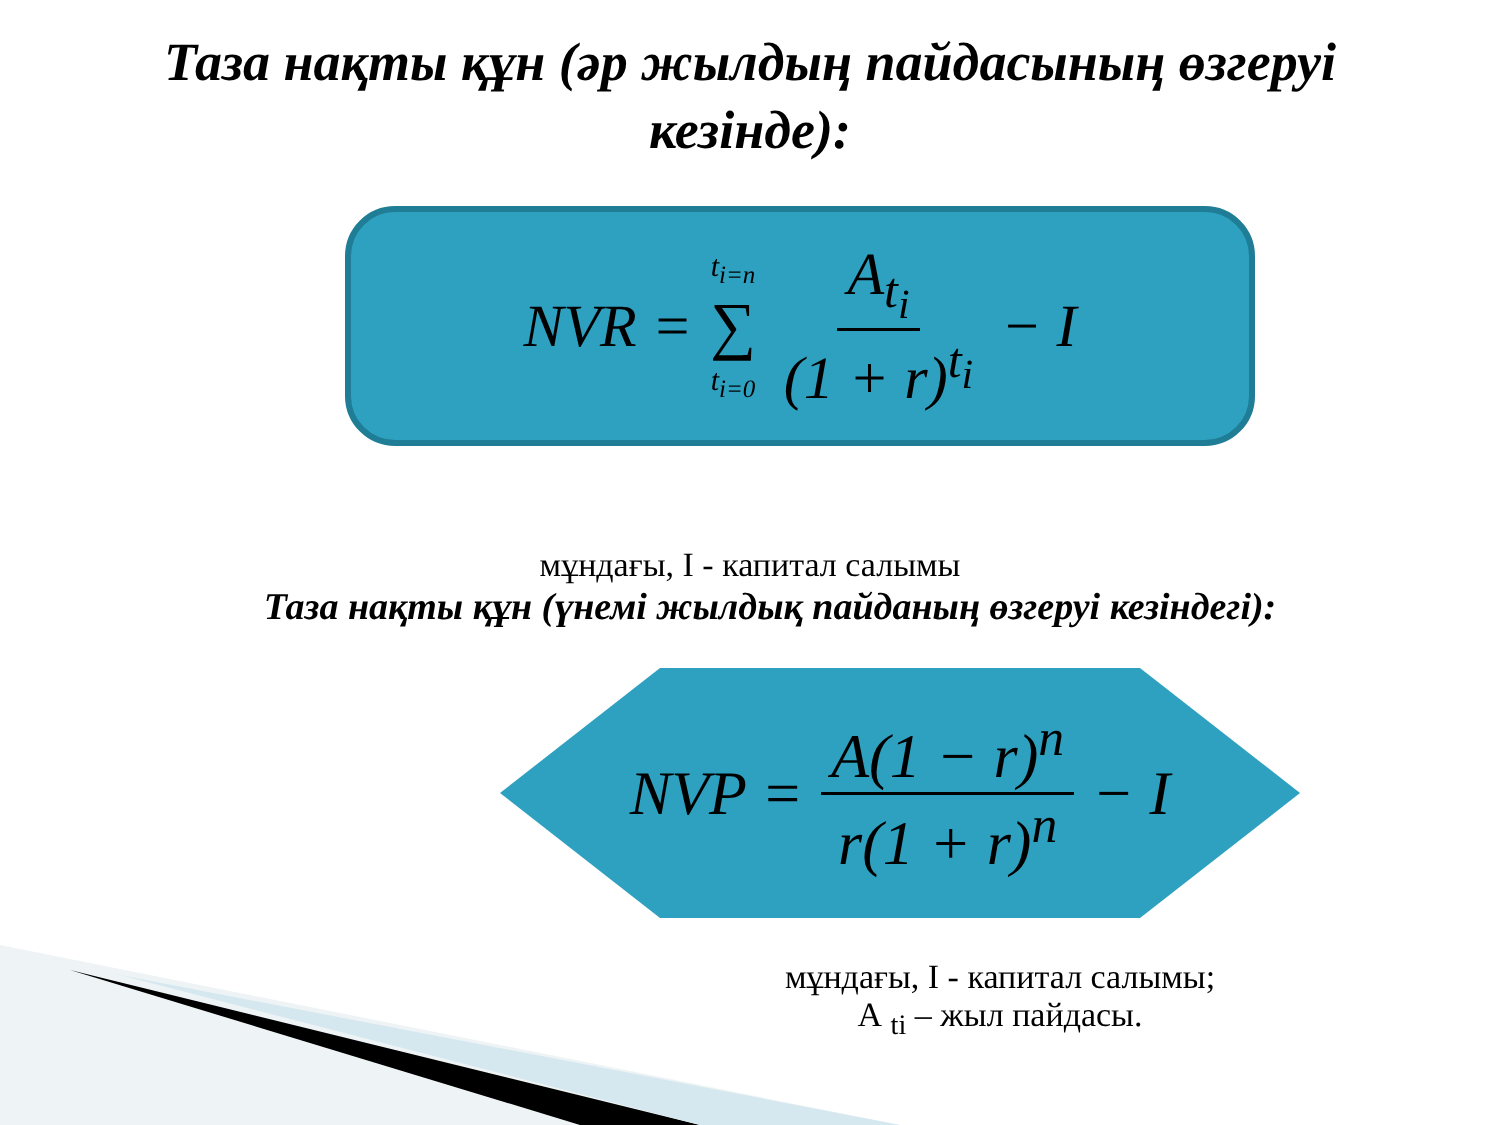Таза нақты құн (әр жылдың пайдасының өзгеруі
кезінде):
NVR = t<sub>i=n</sub> ∑ t<sub>i=0</sub> A<sub>t<sub>i</sub></sub> (1 + r)<sup>t<sub>i</sub></sup> − I
мұндағы, I - капитал салымы
Таза нақты құн (үнемі жылдық пайданың өзгеруі кезіндегі):
NVP = A(1 − r)<sup>n</sup> r(1 + r)<sup>n</sup> − I
мұндағы, I - капитал салымы;
А <sub>ti</sub> – жыл пайдасы.